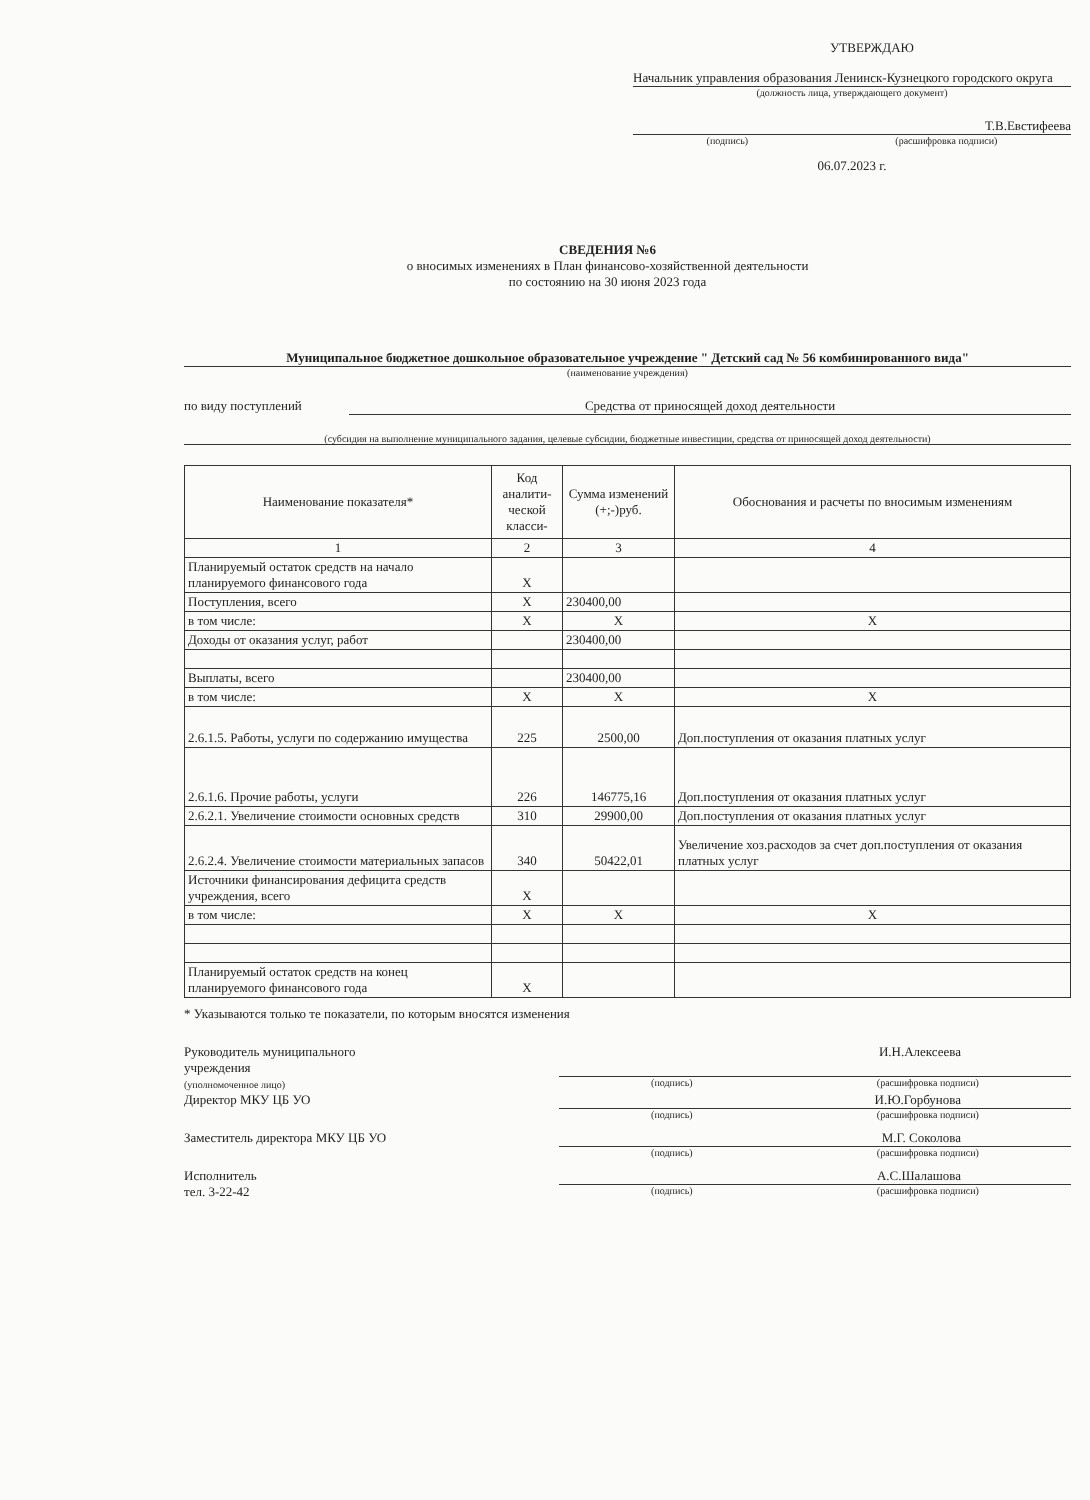УТВЕРЖДАЮ
Начальник управления образования Ленинск-Кузнецкого городского округа
(должность лица, утверждающего документ)
Т.В.Евстифеева
(подпись) (расшифровка подписи)
06.07.2023 г.
СВЕДЕНИЯ №6
о вносимых изменениях в План финансово-хозяйственной деятельности
по состоянию на 30 июня 2023 года
Муниципальное бюджетное дошкольное образовательное учреждение " Детский сад № 56 комбинированного вида"
(наименование учреждения)
по виду поступлений Средства от приносящей доход деятельности
(субсидия на выполнение муниципального задания, целевые субсидии, бюджетные инвестиции, средства от приносящей доход деятельности)
| Наименование показателя* | Код аналити-ческой класси- | Сумма изменений (+;-)руб. | Обоснования и расчеты по вносимым изменениям |
| --- | --- | --- | --- |
| 1 | 2 | 3 | 4 |
| Планируемый остаток средств на начало планируемого финансового года | X | | |
| Поступления, всего | X | 230400,00 | |
| в том числе: | X | X | X |
| Доходы от оказания услуг, работ | | 230400,00 | |
| Выплаты, всего | | 230400,00 | |
| в том числе: | X | X | X |
| 2.6.1.5. Работы, услуги по содержанию имущества | 225 | 2500,00 | Доп.поступления от оказания платных услуг |
| 2.6.1.6. Прочие работы, услуги | 226 | 146775,16 | Доп.поступления от оказания платных услуг |
| 2.6.2.1. Увеличение стоимости основных средств | 310 | 29900,00 | Доп.поступления от оказания платных услуг |
| 2.6.2.4. Увеличение стоимости материальных запасов | 340 | 50422,01 | Увеличение хоз.расходов за счет доп.поступления от оказания платных услуг |
| Источники финансирования дефицита средств учреждения, всего | X | | |
| в том числе: | X | X | X |
| Планируемый остаток средств на конец планируемого финансового года | X | | |
* Указываются только те показатели, по которым вносятся изменения
Руководитель муниципального
учреждения
(уполномоченное лицо)
И.Н.Алексеева
(подпись) (расшифровка подписи)
Директор МКУ ЦБ УО И.Ю.Горбунова
(подпись) (расшифровка подписи)
Заместитель директора МКУ ЦБ УО М.Г. Соколова
(подпись) (расшифровка подписи)
Исполнитель
тел. 3-22-42
А.С.Шалашова
(подпись) (расшифровка подписи)